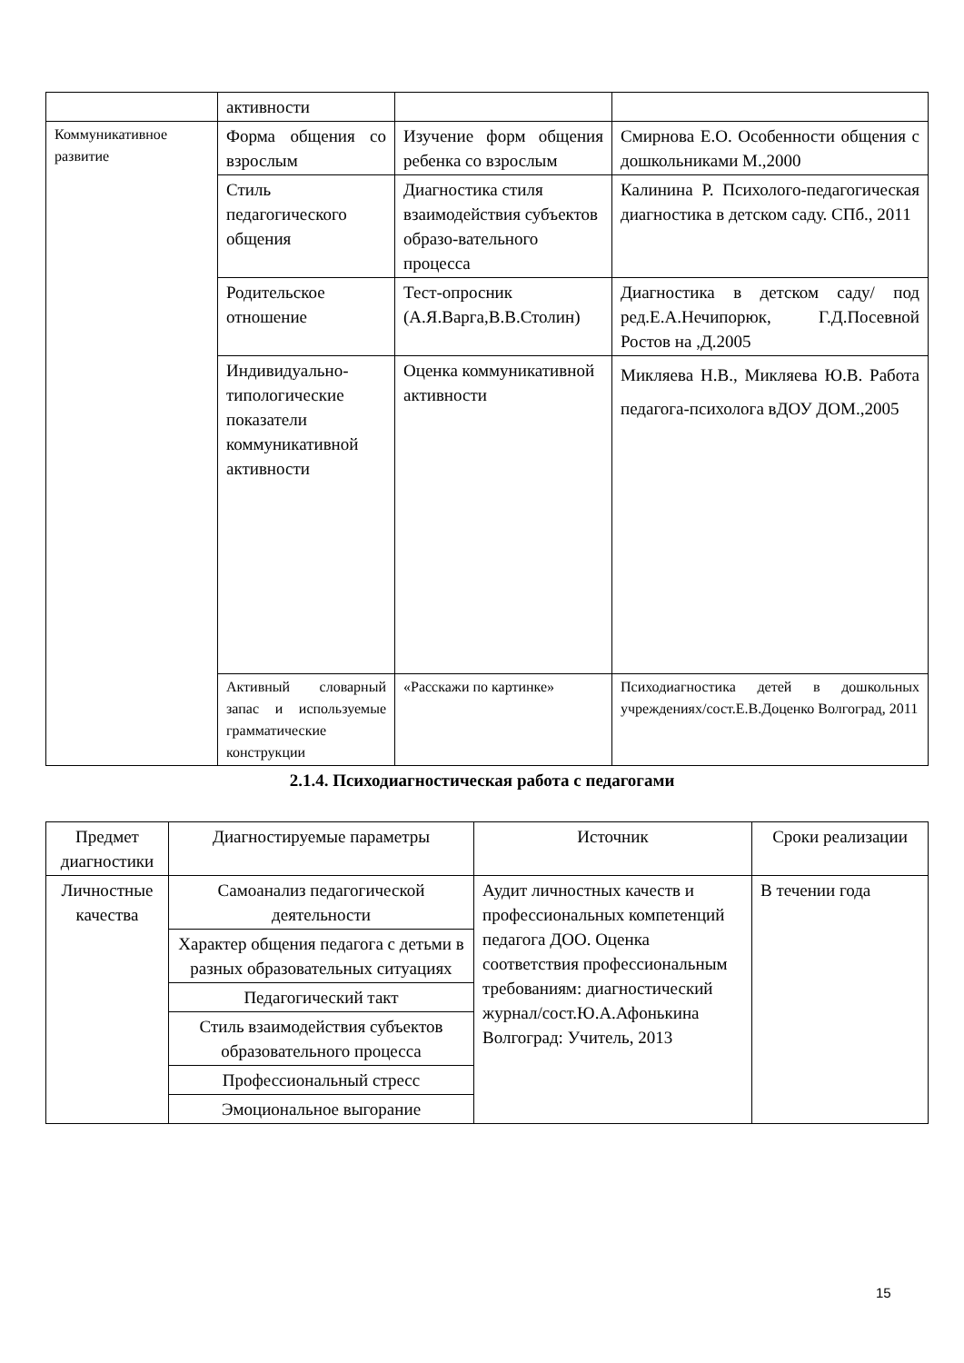| | активности | | |
| Коммуникативное развитие | Форма общения со взрослым | Изучение форм общения ребенка со взрослым | Смирнова Е.О. Особенности общения с дошкольниками М.,2000 |
| | Стиль педагогического общения | Диагностика стиля взаимодействия субъектов образо-вательного процесса | Калинина Р. Психолого-педагогическая диагностика в детском саду. СПб., 2011 |
| | Родительское отношение | Тест-опросник (А.Я.Варга,В.В.Столин) | Диагностика в детском саду/ под ред.Е.А.Нечипорюк, Г.Д.Посевной Ростов на ,Д.2005 |
| | Индивидуально-типологические показатели коммуникативной активности | Оценка коммуникативной активности | Микляева Н.В., Микляева Ю.В. Работа педагога-психолога вДОУ ДОМ.,2005 |
| | Активный словарный запас и используемые грамматические конструкции | «Расскажи по картинке» | Психодиагностика детей в дошкольных учреждениях/сост.Е.В.Доценко Волгоград, 2011 |
2.1.4. Психодиагностическая работа с педагогами
| Предмет диагностики | Диагностируемые параметры | Источник | Сроки реализации |
| --- | --- | --- | --- |
| Личностные качества | Самоанализ педагогической деятельности | Аудит личностных качеств и профессиональных компетенций педагога ДОО. Оценка соответствия профессиональным требованиям: диагностический журнал/сост.Ю.А.Афонькина Волгоград: Учитель, 2013 | В течении года |
| | Характер общения педагога с детьми в разных образовательных ситуациях | | |
| | Педагогический такт | | |
| | Стиль взаимодействия субъектов образовательного процесса | | |
| | Профессиональный стресс | | |
| | Эмоциональное выгорание | | |
15